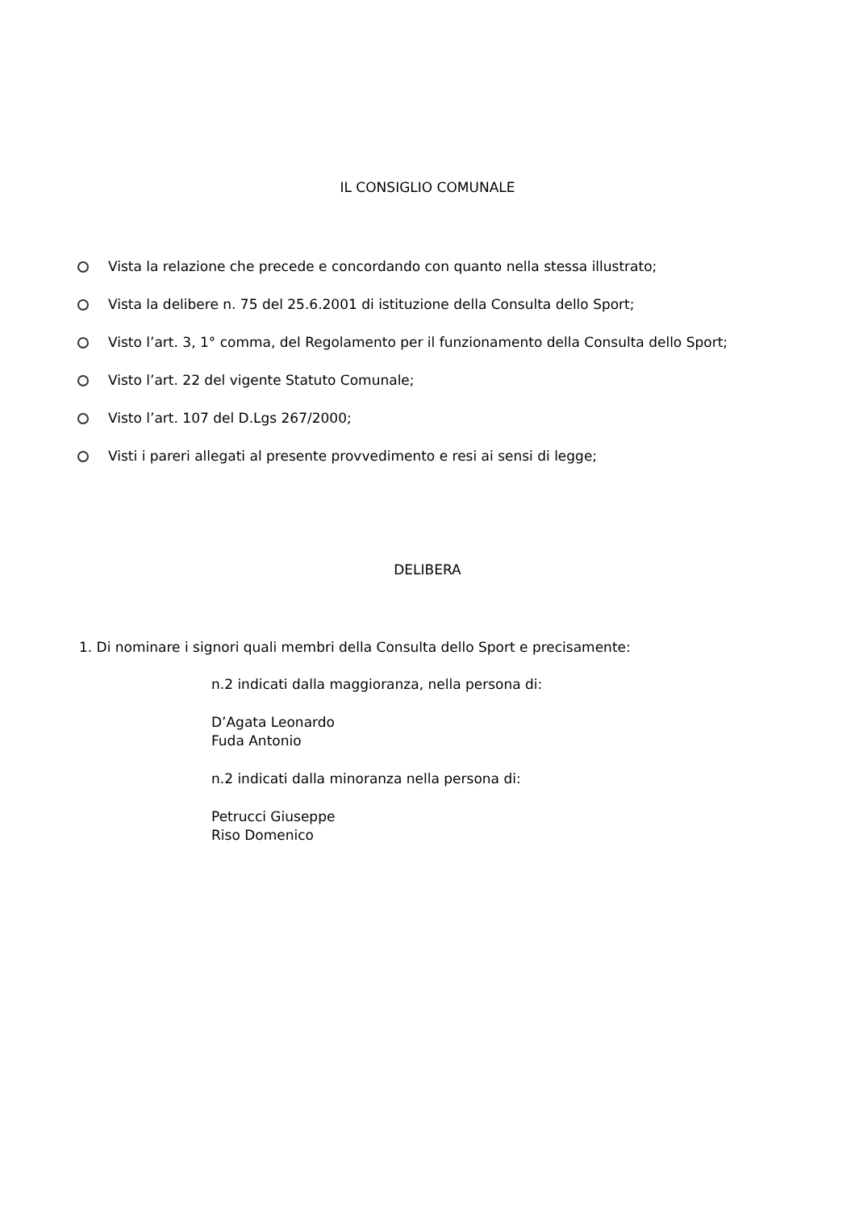IL CONSIGLIO COMUNALE
Vista la relazione che precede e concordando con quanto nella stessa illustrato;
Vista la delibere n. 75 del 25.6.2001 di istituzione della Consulta dello Sport;
Visto l’art. 3, 1° comma, del Regolamento per il funzionamento della Consulta dello Sport;
Visto l’art. 22 del vigente Statuto Comunale;
Visto l’art. 107 del D.Lgs 267/2000;
Visti i pareri allegati al presente provvedimento e resi ai sensi di legge;
DELIBERA
1. Di nominare i signori quali membri della Consulta dello Sport e precisamente:
n.2 indicati dalla maggioranza, nella persona di:
D’Agata Leonardo
Fuda Antonio
n.2 indicati dalla minoranza nella persona di:
Petrucci Giuseppe
Riso Domenico